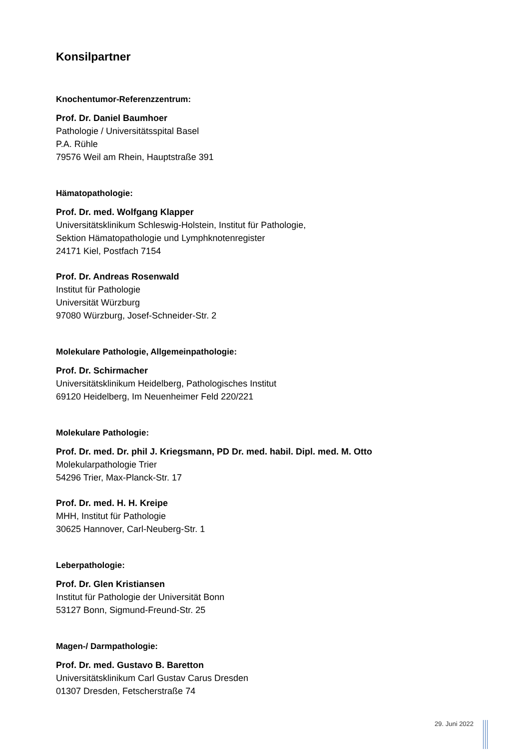Konsilpartner
Knochentumor-Referenzzentrum:
Prof. Dr. Daniel Baumhoer
Pathologie / Universitätsspital Basel
P.A. Rühle
79576 Weil am Rhein, Hauptstraße 391
Hämatopathologie:
Prof. Dr. med. Wolfgang Klapper
Universitätsklinikum Schleswig-Holstein, Institut für Pathologie,
Sektion Hämatopathologie und Lymphknotenregister
24171 Kiel, Postfach 7154
Prof. Dr. Andreas Rosenwald
Institut für Pathologie
Universität Würzburg
97080 Würzburg, Josef-Schneider-Str. 2
Molekulare Pathologie, Allgemeinpathologie:
Prof. Dr. Schirmacher
Universitätsklinikum Heidelberg, Pathologisches Institut
69120 Heidelberg, Im Neuenheimer Feld 220/221
Molekulare Pathologie:
Prof. Dr. med. Dr. phil J. Kriegsmann, PD Dr. med. habil. Dipl. med. M. Otto
Molekularpathologie Trier
54296 Trier, Max-Planck-Str. 17
Prof. Dr. med. H. H. Kreipe
MHH, Institut für Pathologie
30625 Hannover, Carl-Neuberg-Str. 1
Leberpathologie:
Prof. Dr. Glen Kristiansen
Institut für Pathologie der Universität Bonn
53127 Bonn, Sigmund-Freund-Str. 25
Magen-/ Darmpathologie:
Prof. Dr. med. Gustavo B. Baretton
Universitätsklinikum Carl Gustav Carus Dresden
01307 Dresden, Fetscherstraße 74
29. Juni 2022